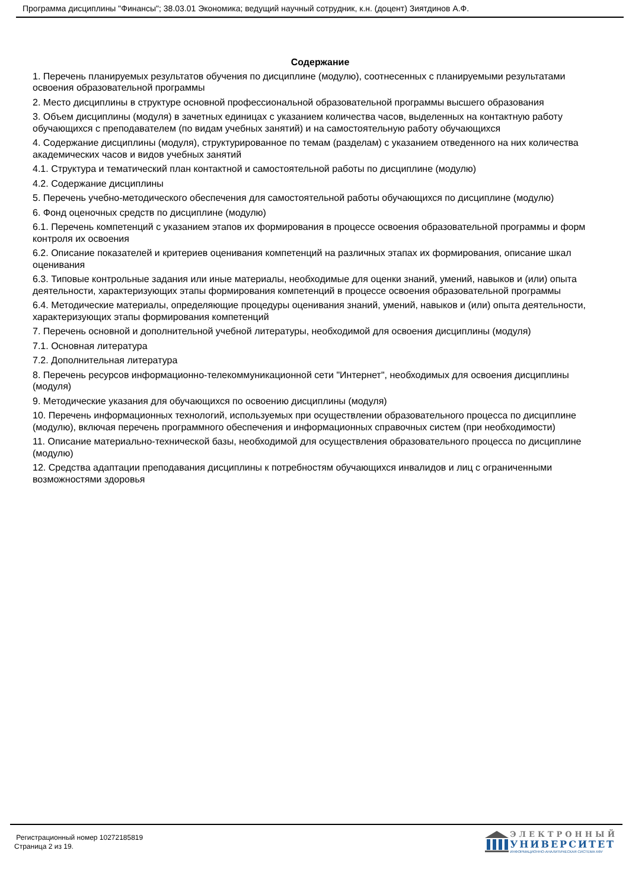Программа дисциплины "Финансы"; 38.03.01 Экономика; ведущий научный сотрудник, к.н. (доцент) Зиятдинов А.Ф.
Содержание
1. Перечень планируемых результатов обучения по дисциплине (модулю), соотнесенных с планируемыми результатами освоения образовательной программы
2. Место дисциплины в структуре основной профессиональной образовательной программы высшего образования
3. Объем дисциплины (модуля) в зачетных единицах с указанием количества часов, выделенных на контактную работу обучающихся с преподавателем (по видам учебных занятий) и на самостоятельную работу обучающихся
4. Содержание дисциплины (модуля), структурированное по темам (разделам) с указанием отведенного на них количества академических часов и видов учебных занятий
4.1. Структура и тематический план контактной и самостоятельной работы по дисциплине (модулю)
4.2. Содержание дисциплины
5. Перечень учебно-методического обеспечения для самостоятельной работы обучающихся по дисциплине (модулю)
6. Фонд оценочных средств по дисциплине (модулю)
6.1. Перечень компетенций с указанием этапов их формирования в процессе освоения образовательной программы и форм контроля их освоения
6.2. Описание показателей и критериев оценивания компетенций на различных этапах их формирования, описание шкал оценивания
6.3. Типовые контрольные задания или иные материалы, необходимые для оценки знаний, умений, навыков и (или) опыта деятельности, характеризующих этапы формирования компетенций в процессе освоения образовательной программы
6.4. Методические материалы, определяющие процедуры оценивания знаний, умений, навыков и (или) опыта деятельности, характеризующих этапы формирования компетенций
7. Перечень основной и дополнительной учебной литературы, необходимой для освоения дисциплины (модуля)
7.1. Основная литература
7.2. Дополнительная литература
8. Перечень ресурсов информационно-телекоммуникационной сети "Интернет", необходимых для освоения дисциплины (модуля)
9. Методические указания для обучающихся по освоению дисциплины (модуля)
10. Перечень информационных технологий, используемых при осуществлении образовательного процесса по дисциплине (модулю), включая перечень программного обеспечения и информационных справочных систем (при необходимости)
11. Описание материально-технической базы, необходимой для осуществления образовательного процесса по дисциплине (модулю)
12. Средства адаптации преподавания дисциплины к потребностям обучающихся инвалидов и лиц с ограниченными возможностями здоровья
Регистрационный номер 10272185819
Страница 2 из 19.
ЭЛЕКТРОННЫЙ
УНИВЕРСИТЕТ
ИНФОРМАЦИОННО-АНАЛИТИЧЕСКАЯ СИСТЕМА КФУ